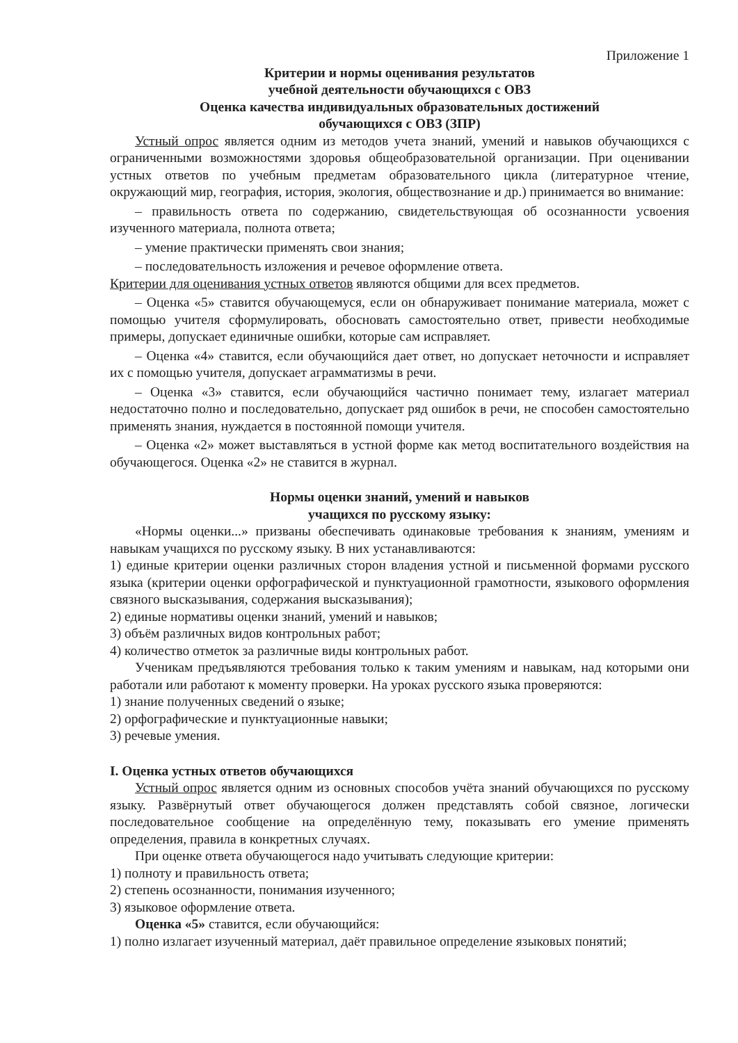Приложение 1
Критерии и нормы оценивания результатов
учебной деятельности обучающихся с ОВЗ
Оценка качества индивидуальных образовательных достижений
обучающихся с ОВЗ (ЗПР)
Устный опрос является одним из методов учета знаний, умений и навыков обучающихся с ограниченными возможностями здоровья общеобразовательной организации. При оценивании устных ответов по учебным предметам образовательного цикла (литературное чтение, окружающий мир, география, история, экология, обществознание и др.) принимается во внимание:
– правильность ответа по содержанию, свидетельствующая об осознанности усвоения изученного материала, полнота ответа;
– умение практически применять свои знания;
– последовательность изложения и речевое оформление ответа.
Критерии для оценивания устных ответов являются общими для всех предметов.
– Оценка «5» ставится обучающемуся, если он обнаруживает понимание материала, может с помощью учителя сформулировать, обосновать самостоятельно ответ, привести необходимые примеры, допускает единичные ошибки, которые сам исправляет.
– Оценка «4» ставится, если обучающийся дает ответ, но допускает неточности и исправляет их с помощью учителя, допускает аграмматизмы в речи.
– Оценка «3» ставится, если обучающийся частично понимает тему, излагает материал недостаточно полно и последовательно, допускает ряд ошибок в речи, не способен самостоятельно применять знания, нуждается в постоянной помощи учителя.
– Оценка «2» может выставляться в устной форме как метод воспитательного воздействия на обучающегося. Оценка «2» не ставится в журнал.
Нормы оценки знаний, умений и навыков
учащихся по русскому языку:
«Нормы оценки...» призваны обеспечивать одинаковые требования к знаниям, умениям и навыкам учащихся по русскому языку. В них устанавливаются:
1) единые критерии оценки различных сторон владения устной и письменной формами русского языка (критерии оценки орфографической и пунктуационной грамотности, языкового оформления связного высказывания, содержания высказывания);
2) единые нормативы оценки знаний, умений и навыков;
3) объём различных видов контрольных работ;
4) количество отметок за различные виды контрольных работ.
Ученикам предъявляются требования только к таким умениям и навыкам, над которыми они работали или работают к моменту проверки. На уроках русского языка проверяются:
1) знание полученных сведений о языке;
2) орфографические и пунктуационные навыки;
3) речевые умения.
I. Оценка устных ответов обучающихся
Устный опрос является одним из основных способов учёта знаний обучающихся по русскому языку. Развёрнутый ответ обучающегося должен представлять собой связное, логически последовательное сообщение на определённую тему, показывать его умение применять определения, правила в конкретных случаях.
При оценке ответа обучающегося надо учитывать следующие критерии:
1) полноту и правильность ответа;
2) степень осознанности, понимания изученного;
3) языковое оформление ответа.
Оценка «5» ставится, если обучающийся:
1) полно излагает изученный материал, даёт правильное определение языковых понятий;